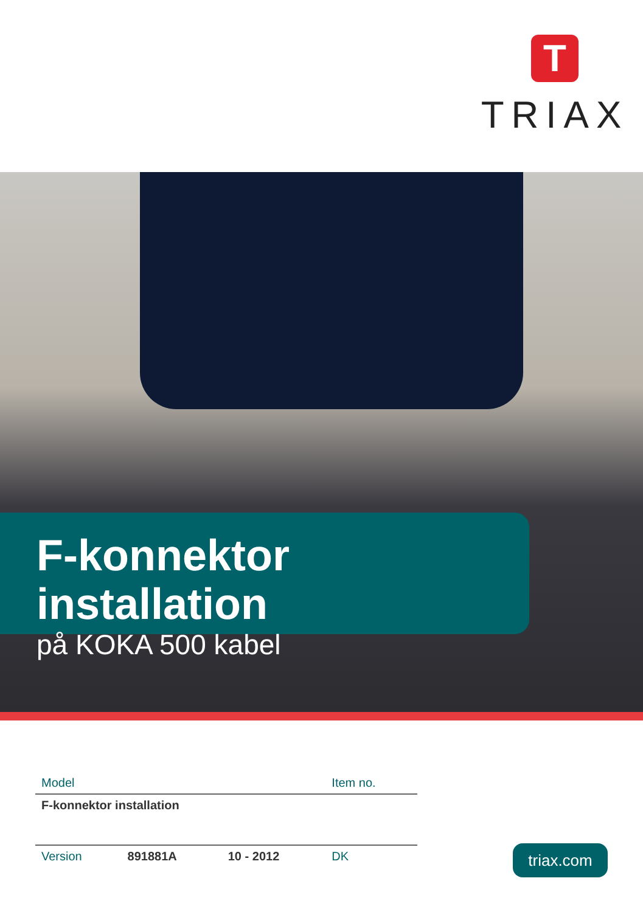T
TRIAX
F-konnektor installation
på KOKA 500 kabel
| Model | | | Item no. |
| --- | --- | --- | --- |
| F-konnektor installation | | | |
| Version | 891881A | 10 - 2012 | DK |
triax.com